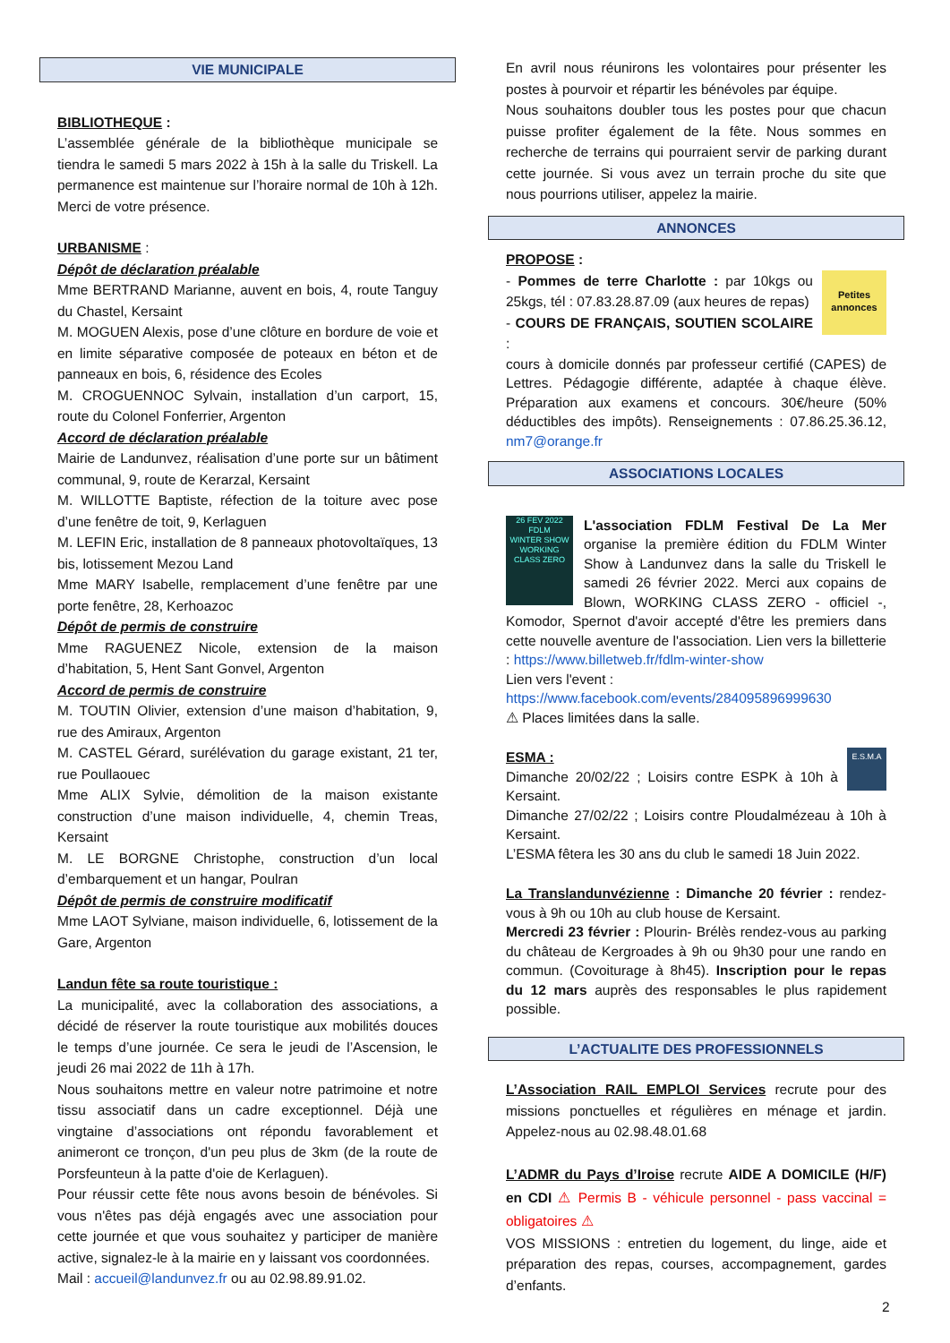VIE MUNICIPALE
BIBLIOTHEQUE :
L’assemblée générale de la bibliothèque municipale se tiendra le samedi 5 mars 2022 à 15h à la salle du Triskell. La permanence est maintenue sur l’horaire normal de 10h à 12h. Merci de votre présence.
URBANISME :
Dépôt de déclaration préalable
Mme BERTRAND Marianne, auvent en bois, 4, route Tanguy du Chastel, Kersaint
M. MOGUEN Alexis, pose d’une clôture en bordure de voie et en limite séparative composée de poteaux en béton et de panneaux en bois, 6, résidence des Ecoles
M. CROGUENNOC Sylvain, installation d’un carport, 15, route du Colonel Fonferrier, Argenton
Accord de déclaration préalable
Mairie de Landunvez, réalisation d’une porte sur un bâtiment communal, 9, route de Kerarzal, Kersaint
M. WILLOTTE Baptiste, réfection de la toiture avec pose d’une fenêtre de toit, 9, Kerlaguen
M. LEFIN Eric, installation de 8 panneaux photovoltaïques, 13 bis, lotissement Mezou Land
Mme MARY Isabelle, remplacement d’une fenêtre par une porte fenêtre, 28, Kerhoazoc
Dépôt de permis de construire
Mme RAGUENEZ Nicole, extension de la maison d’habitation, 5, Hent Sant Gonvel, Argenton
Accord de permis de construire
M. TOUTIN Olivier, extension d’une maison d’habitation, 9, rue des Amiraux, Argenton
M. CASTEL Gérard, surélévation du garage existant, 21 ter, rue Poullaouec
Mme ALIX Sylvie, démolition de la maison existante construction d’une maison individuelle, 4, chemin Treas, Kersaint
M. LE BORGNE Christophe, construction d’un local d’embarquement et un hangar, Poulran
Dépôt de permis de construire modificatif
Mme LAOT Sylviane, maison individuelle, 6, lotissement de la Gare, Argenton
Landun fête sa route touristique :
La municipalité, avec la collaboration des associations, a décidé de réserver la route touristique aux mobilités douces le temps d’une journée. Ce sera le jeudi de l’Ascension, le jeudi 26 mai 2022 de 11h à 17h.
Nous souhaitons mettre en valeur notre patrimoine et notre tissu associatif dans un cadre exceptionnel. Déjà une vingtaine d’associations ont répondu favorablement et animeront ce tronçon, d'un peu plus de 3km (de la route de Porsfeunteun à la patte d'oie de Kerlaguen).
Pour réussir cette fête nous avons besoin de bénévoles. Si vous n'êtes pas déjà engagés avec une association pour cette journée et que vous souhaitez y participer de manière active, signalez-le à la mairie en y laissant vos coordonnées.
Mail : accueil@landunvez.fr ou au 02.98.89.91.02.
En avril nous réunirons les volontaires pour présenter les postes à pourvoir et répartir les bénévoles par équipe.
Nous souhaitons doubler tous les postes pour que chacun puisse profiter également de la fête. Nous sommes en recherche de terrains qui pourraient servir de parking durant cette journée. Si vous avez un terrain proche du site que nous pourrions utiliser, appelez la mairie.
ANNONCES
PROPOSE :
Petites annonces - Pommes de terre Charlotte : par 10kgs ou 25kgs, tél : 07.83.28.87.09 (aux heures de repas)
- COURS DE FRANÇAIS, SOUTIEN SCOLAIRE :
cours à domicile donnés par professeur certifié (CAPES) de Lettres. Pédagogie différente, adaptée à chaque élève. Préparation aux examens et concours. 30€/heure (50% déductibles des impôts). Renseignements : 07.86.25.36.12, nm7@orange.fr
ASSOCIATIONS LOCALES
26 FEV 2022
FDLM
WINTER SHOW
WORKING CLASS ZERO L'association FDLM Festival De La Mer organise la première édition du FDLM Winter Show à Landunvez dans la salle du Triskell le samedi 26 février 2022. Merci aux copains de Blown, WORKING CLASS ZERO - officiel -, Komodor, Spernot d'avoir accepté d'être les premiers dans cette nouvelle aventure de l'association. Lien vers la billetterie : https://www.billetweb.fr/fdlm-winter-show
Lien vers l'event :
https://www.facebook.com/events/284095896999630
⚠ Places limitées dans la salle.
E.S.M.A ESMA :
Dimanche 20/02/22 ; Loisirs contre ESPK à 10h à Kersaint.
Dimanche 27/02/22 ; Loisirs contre Ploudalmézeau à 10h à Kersaint.
L’ESMA fêtera les 30 ans du club le samedi 18 Juin 2022.
La Translandunvézienne : Dimanche 20 février : rendez-vous à 9h ou 10h au club house de Kersaint.
Mercredi 23 février : Plourin- Brélès rendez-vous au parking du château de Kergroades à 9h ou 9h30 pour une rando en commun. (Covoiturage à 8h45). Inscription pour le repas du 12 mars auprès des responsables le plus rapidement possible.
L’ACTUALITE DES PROFESSIONNELS
L’Association RAIL EMPLOI Services recrute pour des missions ponctuelles et régulières en ménage et jardin. Appelez-nous au 02.98.48.01.68
L’ADMR du Pays d’Iroise recrute AIDE A DOMICILE (H/F) en CDI ⚠ Permis B - véhicule personnel - pass vaccinal = obligatoires ⚠
VOS MISSIONS : entretien du logement, du linge, aide et préparation des repas, courses, accompagnement, gardes d’enfants.
2